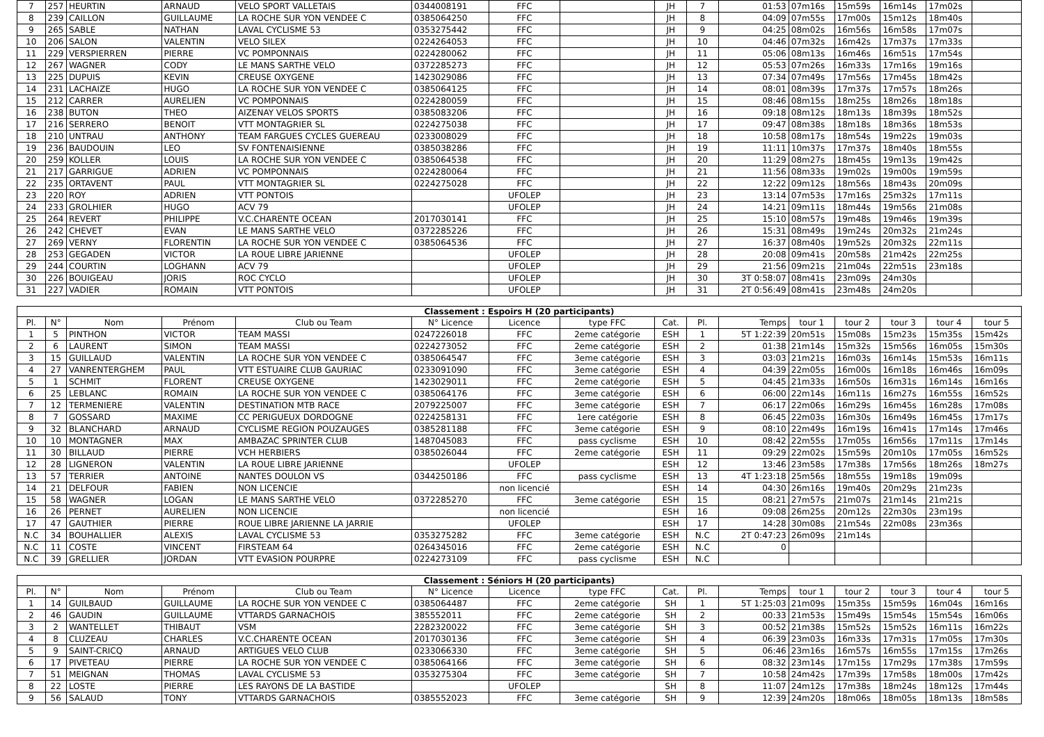| 7 | 257 | HEURTIN | ARNAUD | VELO SPORT VALLETAIS | 0344008191 | FFC | | JH | 7 | 01:53 | 07m16s | 15m59s | 16m14s | 17m02s | |
| 8 | 239 | CAILLON | GUILLAUME | LA ROCHE SUR YON VENDEE C | 0385064250 | FFC | | JH | 8 | 04:09 | 07m55s | 17m00s | 15m12s | 18m40s | |
| 9 | 265 | SABLE | NATHAN | LAVAL CYCLISME 53 | 0353275442 | FFC | | JH | 9 | 04:25 | 08m02s | 16m56s | 16m58s | 17m07s | |
| 10 | 206 | SALON | VALENTIN | VELO SILEX | 0224264053 | FFC | | JH | 10 | 04:46 | 07m32s | 16m42s | 17m37s | 17m33s | |
| 11 | 229 | VERSPIERREN | PIERRE | VC POMPONNAIS | 0224280062 | FFC | | JH | 11 | 05:06 | 08m13s | 16m46s | 16m51s | 17m54s | |
| 12 | 267 | WAGNER | CODY | LE MANS SARTHE VELO | 0372285273 | FFC | | JH | 12 | 05:53 | 07m26s | 16m33s | 17m16s | 19m16s | |
| 13 | 225 | DUPUIS | KEVIN | CREUSE OXYGENE | 1423029086 | FFC | | JH | 13 | 07:34 | 07m49s | 17m56s | 17m45s | 18m42s | |
| 14 | 231 | LACHAIZE | HUGO | LA ROCHE SUR YON VENDEE C | 0385064125 | FFC | | JH | 14 | 08:01 | 08m39s | 17m37s | 17m57s | 18m26s | |
| 15 | 212 | CARRER | AURELIEN | VC POMPONNAIS | 0224280059 | FFC | | JH | 15 | 08:46 | 08m15s | 18m25s | 18m26s | 18m18s | |
| 16 | 238 | BUTON | THEO | AIZENAY VELOS SPORTS | 0385083206 | FFC | | JH | 16 | 09:18 | 08m12s | 18m13s | 18m39s | 18m52s | |
| 17 | 216 | SERRERO | BENOIT | VTT MONTAGRIER SL | 0224275038 | FFC | | JH | 17 | 09:47 | 08m38s | 18m18s | 18m36s | 18m53s | |
| 18 | 210 | UNTRAU | ANTHONY | TEAM FARGUES CYCLES GUEREAU | 0233008029 | FFC | | JH | 18 | 10:58 | 08m17s | 18m54s | 19m22s | 19m03s | |
| 19 | 236 | BAUDOUIN | LEO | SV FONTENAISIENNE | 0385038286 | FFC | | JH | 19 | 11:11 | 10m37s | 17m37s | 18m40s | 18m55s | |
| 20 | 259 | KOLLER | LOUIS | LA ROCHE SUR YON VENDEE C | 0385064538 | FFC | | JH | 20 | 11:29 | 08m27s | 18m45s | 19m13s | 19m42s | |
| 21 | 217 | GARRIGUE | ADRIEN | VC POMPONNAIS | 0224280064 | FFC | | JH | 21 | 11:56 | 08m33s | 19m02s | 19m00s | 19m59s | |
| 22 | 235 | ORTAVENT | PAUL | VTT MONTAGRIER SL | 0224275028 | FFC | | JH | 22 | 12:22 | 09m12s | 18m56s | 18m43s | 20m09s | |
| 23 | 220 | ROY | ADRIEN | VTT PONTOIS | | UFOLEP | | JH | 23 | 13:14 | 07m53s | 17m16s | 25m32s | 17m11s | |
| 24 | 233 | GROLHIER | HUGO | ACV 79 | | UFOLEP | | JH | 24 | 14:21 | 09m11s | 18m44s | 19m56s | 21m08s | |
| 25 | 264 | REVERT | PHILIPPE | V.C.CHARENTE OCEAN | 2017030141 | FFC | | JH | 25 | 15:10 | 08m57s | 19m48s | 19m46s | 19m39s | |
| 26 | 242 | CHEVET | EVAN | LE MANS SARTHE VELO | 0372285226 | FFC | | JH | 26 | 15:31 | 08m49s | 19m24s | 20m32s | 21m24s | |
| 27 | 269 | VERNY | FLORENTIN | LA ROCHE SUR YON VENDEE C | 0385064536 | FFC | | JH | 27 | 16:37 | 08m40s | 19m52s | 20m32s | 22m11s | |
| 28 | 253 | GEGADEN | VICTOR | LA ROUE LIBRE JARIENNE | | UFOLEP | | JH | 28 | 20:08 | 09m41s | 20m58s | 21m42s | 22m25s | |
| 29 | 244 | COURTIN | LOGHANN | ACV 79 | | UFOLEP | | JH | 29 | 21:56 | 09m21s | 21m04s | 22m51s | 23m18s | |
| 30 | 226 | BOUIGEAU | JORIS | ROC CYCLO | | UFOLEP | | JH | 30 | 3T 0:58:07 | 08m41s | 23m09s | 24m30s | | |
| 31 | 227 | VADIER | ROMAIN | VTT PONTOIS | | UFOLEP | | JH | 31 | 2T 0:56:49 | 08m41s | 23m48s | 24m20s | | |
Classement : Espoirs H (20 participants)
| Pl. | N° | Nom | Prénom | Club ou Team | N° Licence | Licence | type FFC | Cat. | Pl. | Temps | tour 1 | tour 2 | tour 3 | tour 4 | tour 5 |
| --- | --- | --- | --- | --- | --- | --- | --- | --- | --- | --- | --- | --- | --- | --- | --- |
| 1 | 5 | PINTHON | VICTOR | TEAM MASSI | 0247226018 | FFC | 2eme catégorie | ESH | 1 | 5T 1:22:39 | 20m51s | 15m08s | 15m23s | 15m35s | 15m42s |
| 2 | 6 | LAURENT | SIMON | TEAM MASSI | 0224273052 | FFC | 2eme catégorie | ESH | 2 | 01:38 | 21m14s | 15m32s | 15m56s | 16m05s | 15m30s |
| 3 | 15 | GUILLAUD | VALENTIN | LA ROCHE SUR YON VENDEE C | 0385064547 | FFC | 3eme catégorie | ESH | 3 | 03:03 | 21m21s | 16m03s | 16m14s | 15m53s | 16m11s |
| 4 | 27 | VANRENTERGHEM | PAUL | VTT ESTUAIRE CLUB GAURIAC | 0233091090 | FFC | 3eme catégorie | ESH | 4 | 04:39 | 22m05s | 16m00s | 16m18s | 16m46s | 16m09s |
| 5 | 1 | SCHMIT | FLORENT | CREUSE OXYGENE | 1423029011 | FFC | 2eme catégorie | ESH | 5 | 04:45 | 21m33s | 16m50s | 16m31s | 16m14s | 16m16s |
| 6 | 25 | LEBLANC | ROMAIN | LA ROCHE SUR YON VENDEE C | 0385064176 | FFC | 3eme catégorie | ESH | 6 | 06:00 | 22m14s | 16m11s | 16m27s | 16m55s | 16m52s |
| 7 | 12 | TERMENIERE | VALENTIN | DESTINATION MTB RACE | 2079225007 | FFC | 3eme catégorie | ESH | 7 | 06:17 | 22m06s | 16m29s | 16m45s | 16m28s | 17m08s |
| 8 | 7 | GOSSARD | MAXIME | CC PERIGUEUX DORDOGNE | 0224258131 | FFC | 1ere catégorie | ESH | 8 | 06:45 | 22m03s | 16m30s | 16m49s | 16m45s | 17m17s |
| 9 | 32 | BLANCHARD | ARNAUD | CYCLISME REGION POUZAUGES | 0385281188 | FFC | 3eme catégorie | ESH | 9 | 08:10 | 22m49s | 16m19s | 16m41s | 17m14s | 17m46s |
| 10 | 10 | MONTAGNER | MAX | AMBAZAC SPRINTER CLUB | 1487045083 | FFC | pass cyclisme | ESH | 10 | 08:42 | 22m55s | 17m05s | 16m56s | 17m11s | 17m14s |
| 11 | 30 | BILLAUD | PIERRE | VCH HERBIERS | 0385026044 | FFC | 2eme catégorie | ESH | 11 | 09:29 | 22m02s | 15m59s | 20m10s | 17m05s | 16m52s |
| 12 | 28 | LIGNERON | VALENTIN | LA ROUE LIBRE JARIENNE | | UFOLEP | | ESH | 12 | 13:46 | 23m58s | 17m38s | 17m56s | 18m26s | 18m27s |
| 13 | 57 | TERRIER | ANTOINE | NANTES DOULON VS | 0344250186 | FFC | pass cyclisme | ESH | 13 | 4T 1:23:18 | 25m56s | 18m55s | 19m18s | 19m09s | |
| 14 | 21 | DELFOUR | FABIEN | NON LICENCIE | | non licencié | | ESH | 14 | 04:30 | 26m16s | 19m40s | 20m29s | 21m23s | |
| 15 | 58 | WAGNER | LOGAN | LE MANS SARTHE VELO | 0372285270 | FFC | 3eme catégorie | ESH | 15 | 08:21 | 27m57s | 21m07s | 21m14s | 21m21s | |
| 16 | 26 | PERNET | AURELIEN | NON LICENCIE | | non licencié | | ESH | 16 | 09:08 | 26m25s | 20m12s | 22m30s | 23m19s | |
| 17 | 47 | GAUTHIER | PIERRE | ROUE LIBRE JARIENNE LA JARRIE | | UFOLEP | | ESH | 17 | 14:28 | 30m08s | 21m54s | 22m08s | 23m36s | |
| N.C | 34 | BOUHALLIER | ALEXIS | LAVAL CYCLISME 53 | 0353275282 | FFC | 3eme catégorie | ESH | N.C | 2T 0:47:23 | 26m09s | 21m14s | | | |
| N.C | 11 | COSTE | VINCENT | FIRSTEAM 64 | 0264345016 | FFC | 2eme catégorie | ESH | N.C | 0 | | | | | |
| N.C | 39 | GRELLIER | JORDAN | VTT EVASION POURPRE | 0224273109 | FFC | pass cyclisme | ESH | N.C | | | | | | |
Classement : Séniors H (20 participants)
| Pl. | N° | Nom | Prénom | Club ou Team | N° Licence | Licence | type FFC | Cat. | Pl. | Temps | tour 1 | tour 2 | tour 3 | tour 4 | tour 5 |
| --- | --- | --- | --- | --- | --- | --- | --- | --- | --- | --- | --- | --- | --- | --- | --- |
| 1 | 14 | GUILBAUD | GUILLAUME | LA ROCHE SUR YON VENDEE C | 0385064487 | FFC | 2eme catégorie | SH | 1 | 5T 1:25:03 | 21m09s | 15m35s | 15m59s | 16m04s | 16m16s |
| 2 | 46 | GAUDIN | GUILLAUME | VTTARDS GARNACHOIS | 385552011 | FFC | 2eme catégorie | SH | 2 | 00:33 | 21m53s | 15m49s | 15m54s | 15m54s | 16m06s |
| 3 | 2 | WANTELLET | THIBAUT | VSM | 2282320022 | FFC | 3eme catégorie | SH | 3 | 00:52 | 21m38s | 15m52s | 15m52s | 16m11s | 16m22s |
| 4 | 8 | CLUZEAU | CHARLES | V.C.CHARENTE OCEAN | 2017030136 | FFC | 3eme catégorie | SH | 4 | 06:39 | 23m03s | 16m33s | 17m31s | 17m05s | 17m30s |
| 5 | 9 | SAINT-CRICQ | ARNAUD | ARTIGUES VELO CLUB | 0233066330 | FFC | 3eme catégorie | SH | 5 | 06:46 | 23m16s | 16m57s | 16m55s | 17m15s | 17m26s |
| 6 | 17 | PIVETEAU | PIERRE | LA ROCHE SUR YON VENDEE C | 0385064166 | FFC | 3eme catégorie | SH | 6 | 08:32 | 23m14s | 17m15s | 17m29s | 17m38s | 17m59s |
| 7 | 51 | MEIGNAN | THOMAS | LAVAL CYCLISME 53 | 0353275304 | FFC | 3eme catégorie | SH | 7 | 10:58 | 24m42s | 17m39s | 17m58s | 18m00s | 17m42s |
| 8 | 22 | LOSTE | PIERRE | LES RAYONS DE LA BASTIDE | | UFOLEP | | SH | 8 | 11:07 | 24m12s | 17m38s | 18m24s | 18m12s | 17m44s |
| 9 | 56 | SALAUD | TONY | VTTARDS GARNACHOIS | 0385552023 | FFC | 3eme catégorie | SH | 9 | 12:39 | 24m20s | 18m06s | 18m05s | 18m13s | 18m58s |